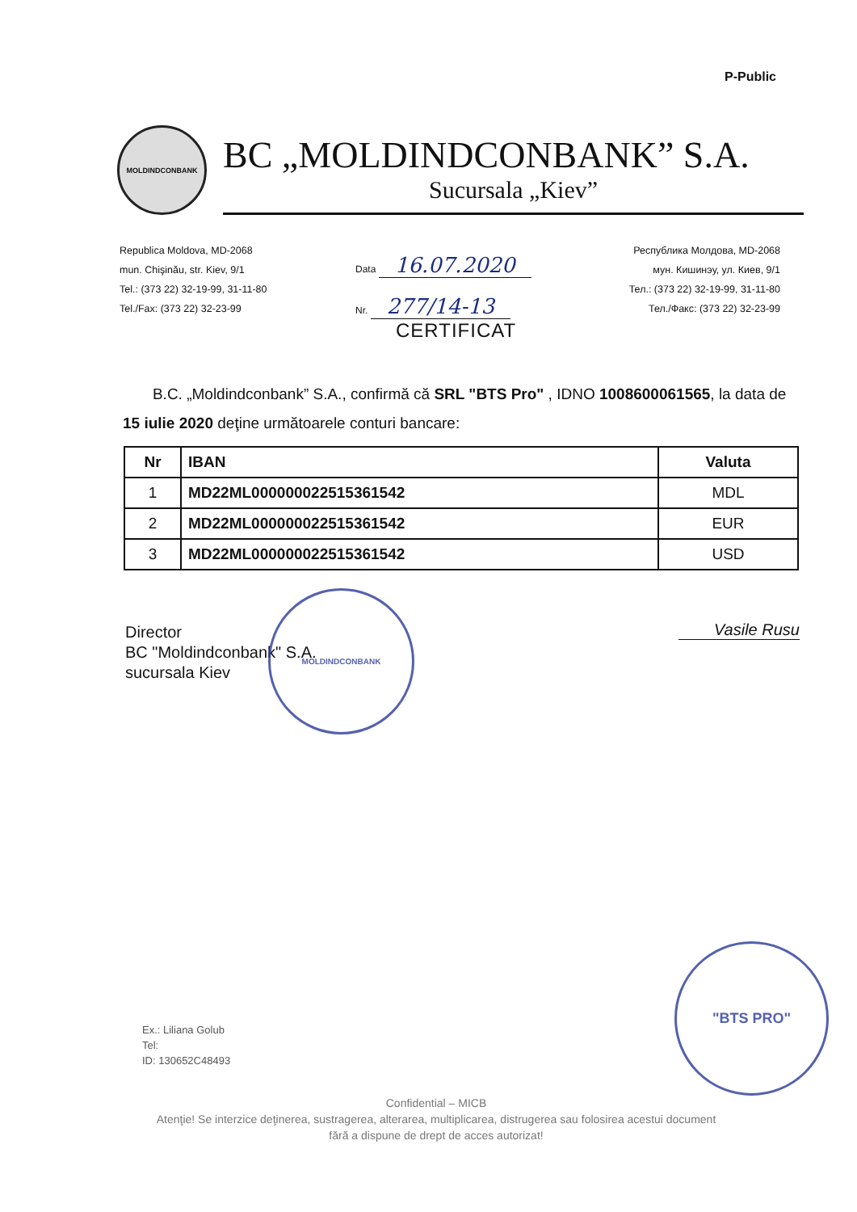P-Public
MOLDINDCONBANK
BC „MOLDINDCONBANK” S.A.
Sucursala „Kiev”
Republica Moldova, MD-2068
mun. Chişinău, str. Kiev, 9/1
Tel.: (373 22) 32-19-99, 31-11-80
Tel./Fax: (373 22) 32-23-99
Data 16.07.2020
Nr. 277/14-13
Республика Молдова, MD-2068
мун. Кишинэу, ул. Киев, 9/1
Тел.: (373 22) 32-19-99, 31-11-80
Тел./Факс: (373 22) 32-23-99
CERTIFICAT
B.C. „Moldindconbank” S.A., confirmă că SRL "BTS Pro" , IDNO 1008600061565, la data de 15 iulie 2020 deţine următoarele conturi bancare:
| Nr | IBAN | Valuta |
| --- | --- | --- |
| 1 | MD22ML000000022515361542 | MDL |
| 2 | MD22ML000000022515361542 | EUR |
| 3 | MD22ML000000022515361542 | USD |
Director
BC "Moldindconbank" S.A.
sucursala Kiev
Vasile Rusu
MOLDINDCONBANK
"BTS PRO"
Ex.: Liliana Golub
Tel:
ID: 130652C48493
Confidential – MICB
Atenţie! Se interzice deţinerea, sustragerea, alterarea, multiplicarea, distrugerea sau folosirea acestui document fără a dispune de drept de acces autorizat!